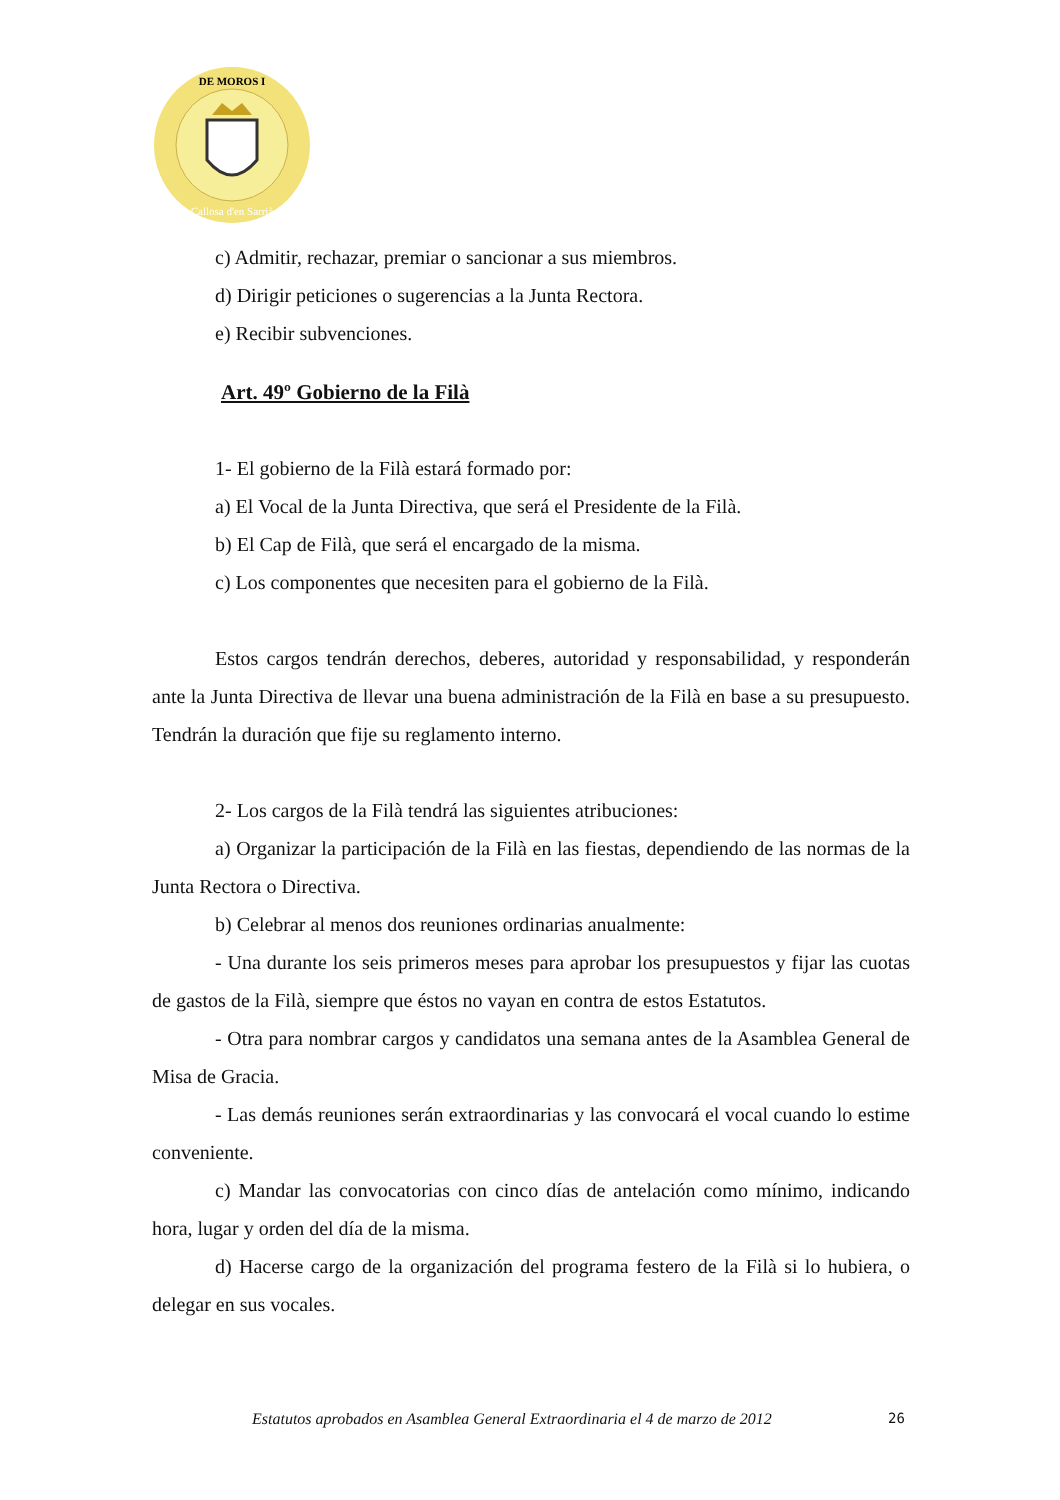DE MOROS I
Callosa d'en Sarrià
c) Admitir, rechazar, premiar o sancionar a sus miembros.
d) Dirigir peticiones o sugerencias a la Junta Rectora.
e) Recibir subvenciones.
Art. 49º Gobierno de la Filà
1- El gobierno de la Filà estará formado por:
a) El Vocal de la Junta Directiva, que será el Presidente de la Filà.
b) El Cap de Filà, que será el encargado de la misma.
c) Los componentes que necesiten para el gobierno de la Filà.
Estos cargos tendrán derechos, deberes, autoridad y responsabilidad, y responderán ante la Junta Directiva de llevar una buena administración de la Filà en base a su presupuesto. Tendrán la duración que fije su reglamento interno.
2- Los cargos de la Filà tendrá las siguientes atribuciones:
a) Organizar la participación de la Filà en las fiestas, dependiendo de las normas de la Junta Rectora o Directiva.
b) Celebrar al menos dos reuniones ordinarias anualmente:
- Una durante los seis primeros meses para aprobar los presupuestos y fijar las cuotas de gastos de la Filà, siempre que éstos no vayan en contra de estos Estatutos.
- Otra para nombrar cargos y candidatos una semana antes de la Asamblea General de Misa de Gracia.
- Las demás reuniones serán extraordinarias y las convocará el vocal cuando lo estime conveniente.
c) Mandar las convocatorias con cinco días de antelación como mínimo, indicando hora, lugar y orden del día de la misma.
d) Hacerse cargo de la organización del programa festero de la Filà si lo hubiera, o delegar en sus vocales.
Estatutos aprobados en Asamblea General Extraordinaria el 4 de marzo de 2012 26